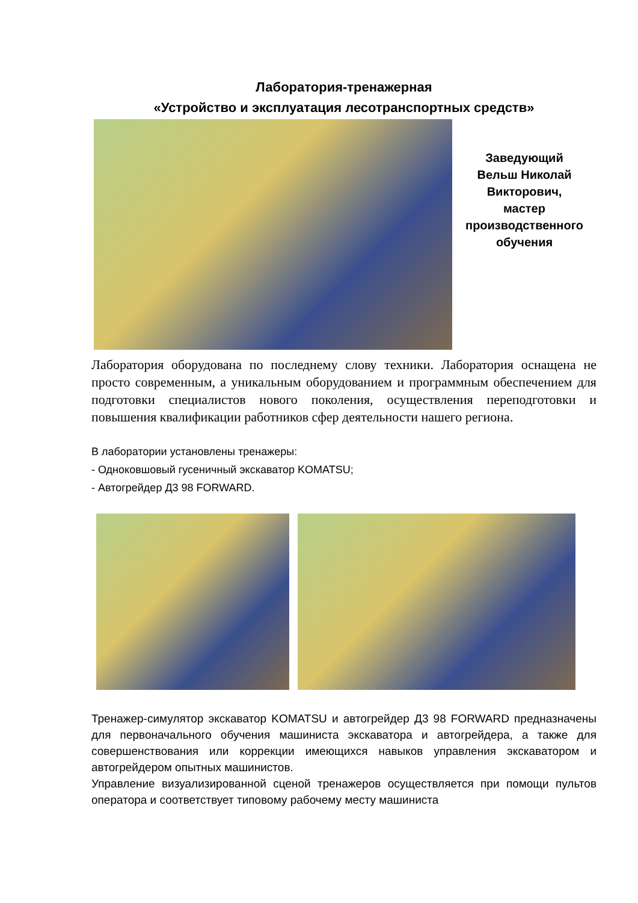Лаборатория-тренажерная
«Устройство и эксплуатация лесотранспортных средств»
Заведующий
Вельш Николай
Викторович,
мастер
производственного
обучения
Лаборатория оборудована по последнему слову техники. Лаборатория оснащена не просто современным, а уникальным оборудованием и программным обеспечением для подготовки специалистов нового поколения, осуществления переподготовки и повышения квалификации работников сфер деятельности нашего региона.
В лаборатории установлены тренажеры:
- Одноковшовый гусеничный экскаватор KOMATSU;
- Автогрейдер Д3 98 FORWARD.
Тренажер-симулятор экскаватор KOMATSU и автогрейдер Д3 98 FORWARD предназначены для первоначального обучения машиниста экскаватора и автогрейдера, а также для совершенствования или коррекции имеющихся навыков управления экскаватором и автогрейдером опытных машинистов.
Управление визуализированной сценой тренажеров осуществляется при помощи пультов оператора и соответствует типовому рабочему месту машиниста